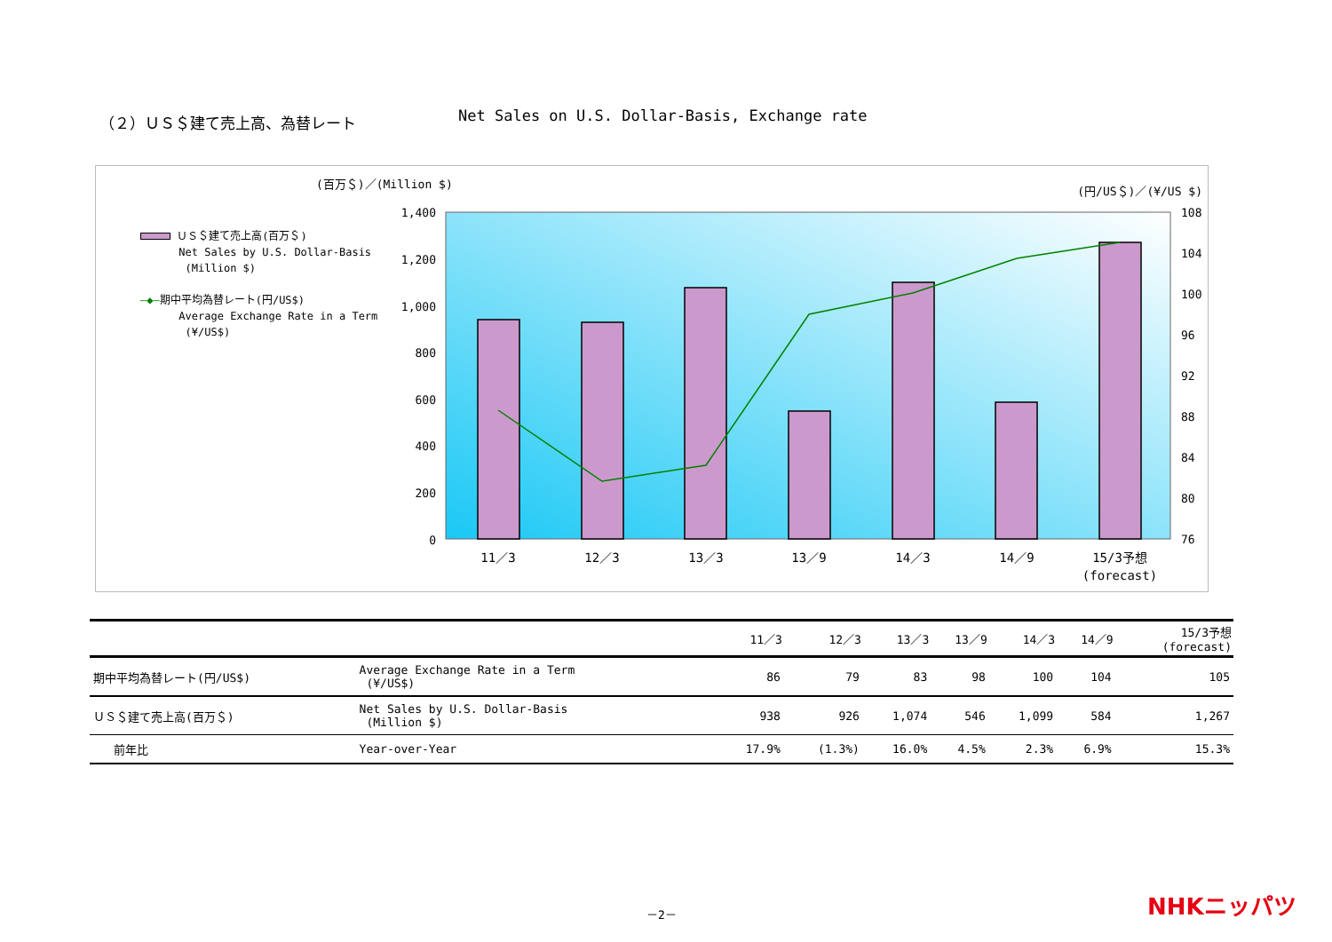（２）ＵＳ＄建て売上高、為替レート Net Sales on U.S. Dollar-Basis, Exchange rate
(百万＄)／(Million $)
(円/US＄)／(¥/US $)
ＵＳ＄建て売上高(百万＄)
Net Sales by U.S. Dollar-Basis
(Million $)
―◆―期中平均為替レート(円/US$)
Average Exchange Rate in a Term
(¥/US$)
1,400
1,200
1,000
800
600
400
200
0
108
104
100
96
92
88
84
80
76
11／3
12／3
13／3
13／9
14／3
14／9
15/3予想
(forecast)
| | | 11／3 | 12／3 | 13／3 | 13／9 | 14／3 | 14／9 | 15/3予想 (forecast) |
| --- | --- | --- | --- | --- | --- | --- | --- | --- |
| 期中平均為替レート(円/US$) | Average Exchange Rate in a Term (¥/US$) | 86 | 79 | 83 | 98 | 100 | 104 | 105 |
| ＵＳ＄建て売上高(百万＄) | Net Sales by U.S. Dollar-Basis (Million $) | 938 | 926 | 1,074 | 546 | 1,099 | 584 | 1,267 |
| 前年比 | Year-over-Year | 17.9% | (1.3%) | 16.0% | 4.5% | 2.3% | 6.9% | 15.3% |
－2－ NHKニッパツ